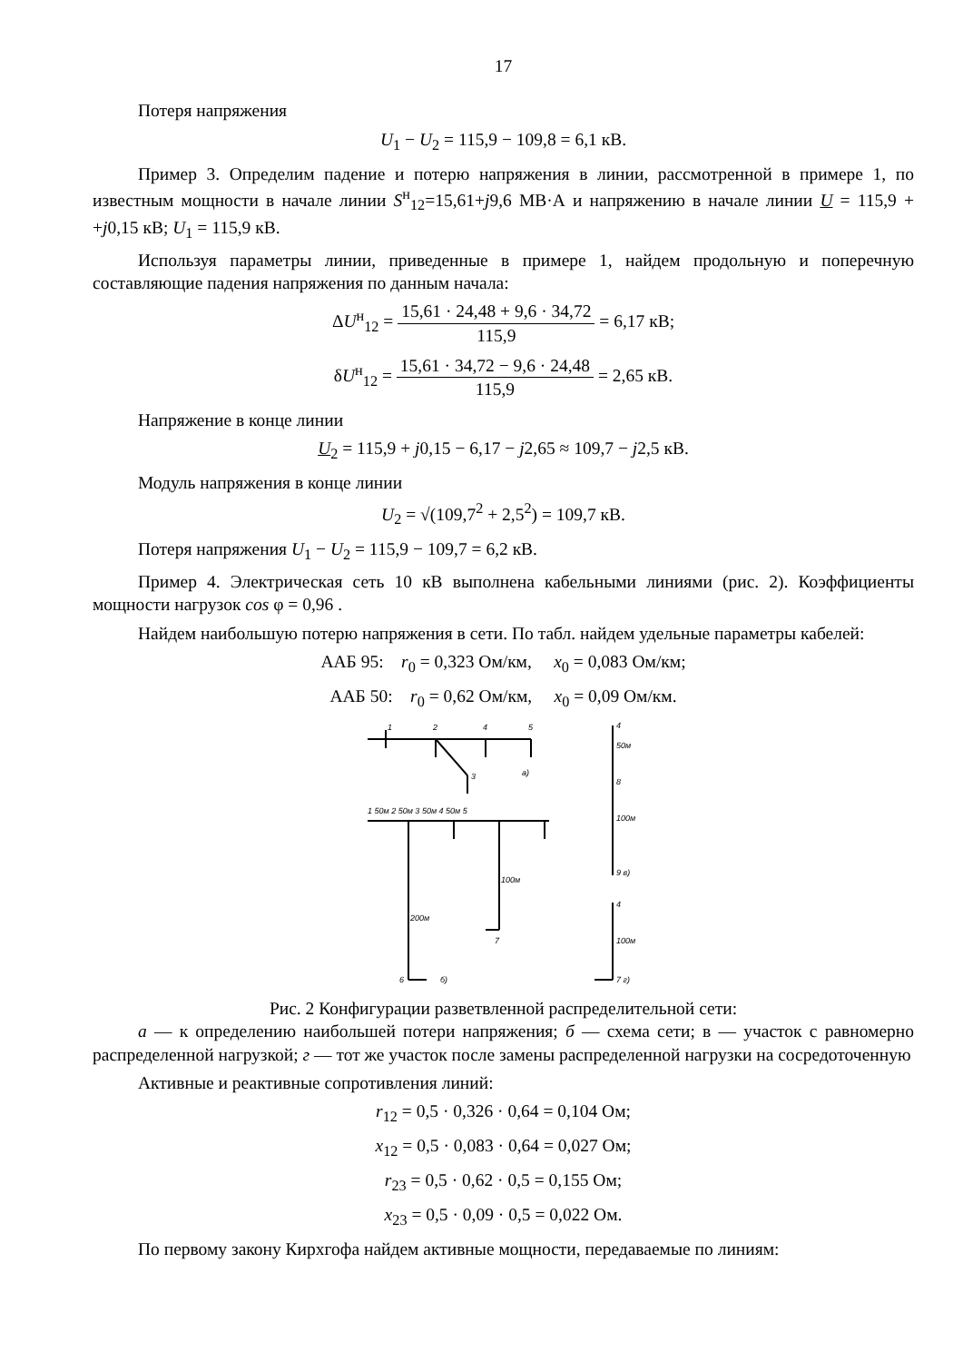17
Потеря напряжения
U<sub>1</sub> − U<sub>2</sub> = 115,9 − 109,8 = 6,1 кВ.
Пример 3. Определим падение и потерю напряжения в линии, рассмотренной в примере 1, по известным мощности в начале линии S<sup>н</sup><sub>12</sub>=15,61+j9,6 МВ·А и напряжению в начале линии U = 115,9 + +j0,15 кВ; U<sub>1</sub> = 115,9 кВ.
Используя параметры линии, приведенные в примере 1, найдем продольную и поперечную составляющие падения напряжения по данным начала:
ΔU<sup>н</sup><sub>12</sub> = 15,61 · 24,48 + 9,6 · 34,72 115,9 = 6,17 кВ;
δU<sup>н</sup><sub>12</sub> = 15,61 · 34,72 − 9,6 · 24,48 115,9 = 2,65 кВ.
Напряжение в конце линии
U<sub>2</sub> = 115,9 + j0,15 − 6,17 − j2,65 ≈ 109,7 − j2,5 кВ.
Модуль напряжения в конце линии
U<sub>2</sub> = √(109,7<sup>2</sup> + 2,5<sup>2</sup>) = 109,7 кВ.
Потеря напряжения U<sub>1</sub> − U<sub>2</sub> = 115,9 − 109,7 = 6,2 кВ.
Пример 4. Электрическая сеть 10 кВ выполнена кабельными линиями (рис. 2). Коэффициенты мощности нагрузок cos φ = 0,96 .
Найдем наибольшую потерю напряжения в сети. По табл. найдем удельные параметры кабелей:
ААБ 95: r<sub>0</sub> = 0,323 Ом/км, x<sub>0</sub> = 0,083 Ом/км;
ААБ 50: r<sub>0</sub> = 0,62 Ом/км, x<sub>0</sub> = 0,09 Ом/км.
1
2
4
5
3
а)
1 50м 2 50м 3 50м 4 50м 5
100м
200м
7
6
б)
4
50м
8
100м
9 в)
4
100м
7 г)
Рис. 2 Конфигурации разветвленной распределительной сети:
а — к определению наибольшей потери напряжения; б — схема сети; в — участок с равномерно распределенной нагрузкой; г — тот же участок после замены распределенной нагрузки на сосредоточенную
Активные и реактивные сопротивления линий:
r<sub>12</sub> = 0,5 · 0,326 · 0,64 = 0,104 Ом;
x<sub>12</sub> = 0,5 · 0,083 · 0,64 = 0,027 Ом;
r<sub>23</sub> = 0,5 · 0,62 · 0,5 = 0,155 Ом;
x<sub>23</sub> = 0,5 · 0,09 · 0,5 = 0,022 Ом.
По первому закону Кирхгофа найдем активные мощности, передаваемые по линиям: